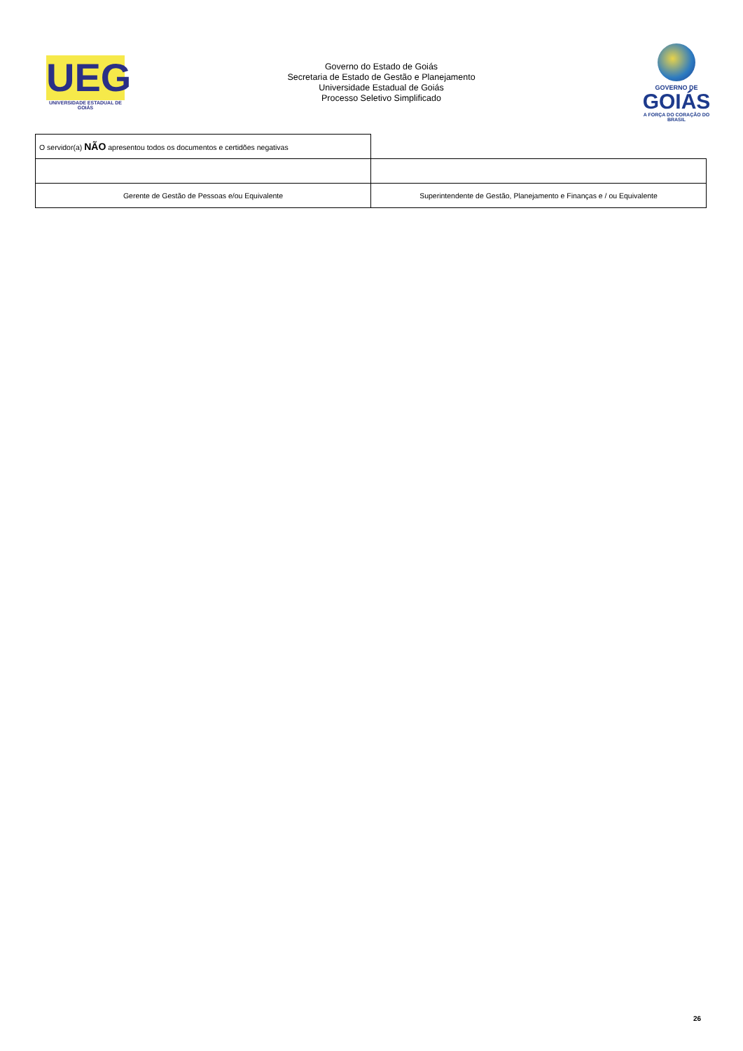UEG
UNIVERSIDADE ESTADUAL DE GOIÁS
Governo do Estado de Goiás
Secretaria de Estado de Gestão e Planejamento
Universidade Estadual de Goiás
Processo Seletivo Simplificado
GOVERNO DE
GOIÁS
A FORÇA DO CORAÇÃO DO BRASIL
| O servidor(a) NÃO apresentou todos os documentos e certidões negativas | |
| Gerente de Gestão de Pessoas e/ou Equivalente | Superintendente de Gestão, Planejamento e Finanças e / ou Equivalente |
26